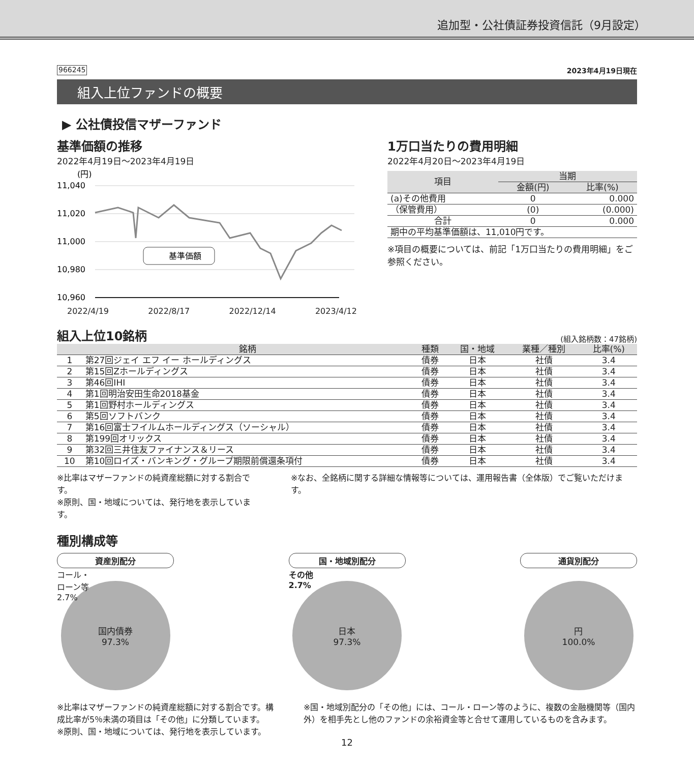追加型・公社債証券投資信託（9月設定）
966245 2023年4月19日現在
組入上位ファンドの概要
▶ 公社債投信マザーファンド
基準価額の推移
2022年4月19日～2023年4月19日
(円)
11,040
11,020
11,000
10,980
10,960
基準価額
2022/4/19 2022/8/17 2022/12/14 2023/4/12
1万口当たりの費用明細
2022年4月20日～2023年4月19日
| 項目 | 当期 | |
| --- | --- | --- |
| | 金額(円) | 比率(%) |
| (a)その他費用 | 0 | 0.000 |
| （保管費用） | (0) | (0.000) |
| 合計 | 0 | 0.000 |
| 期中の平均基準価額は、11,010円です。 | | |
※項目の概要については、前記「1万口当たりの費用明細」をご参照ください。
組入上位10銘柄
(組入銘柄数：47銘柄)
| | 銘柄 | 種類 | 国・地域 | 業種／種別 | 比率(%) |
| --- | --- | --- | --- | --- | --- |
| 1 | 第27回ジェイ エフ イー ホールディングス | 債券 | 日本 | 社債 | 3.4 |
| 2 | 第15回Zホールディングス | 債券 | 日本 | 社債 | 3.4 |
| 3 | 第46回IHI | 債券 | 日本 | 社債 | 3.4 |
| 4 | 第1回明治安田生命2018基金 | 債券 | 日本 | 社債 | 3.4 |
| 5 | 第1回野村ホールディングス | 債券 | 日本 | 社債 | 3.4 |
| 6 | 第5回ソフトバンク | 債券 | 日本 | 社債 | 3.4 |
| 7 | 第16回富士フイルムホールディングス（ソーシャル） | 債券 | 日本 | 社債 | 3.4 |
| 8 | 第199回オリックス | 債券 | 日本 | 社債 | 3.4 |
| 9 | 第32回三井住友ファイナンス＆リース | 債券 | 日本 | 社債 | 3.4 |
| 10 | 第10回ロイズ・バンキング・グループ期限前償還条項付 | 債券 | 日本 | 社債 | 3.4 |
※比率はマザーファンドの純資産総額に対する割合です。
※原則、国・地域については、発行地を表示しています。
※なお、全銘柄に関する詳細な情報等については、運用報告書（全体版）でご覧いただけます。
種別構成等
資産別配分
コール・
ローン等
2.7%
国内債券
97.3%
国・地域別配分
その他
2.7%
日本
97.3%
通貨別配分
円
100.0%
※比率はマザーファンドの純資産総額に対する割合です。構成比率が5％未満の項目は「その他」に分類しています。
※原則、国・地域については、発行地を表示しています。
※国・地域別配分の「その他」には、コール・ローン等のように、複数の金融機関等（国内外）を相手先とし他のファンドの余裕資金等と合せて運用しているものを含みます。
12